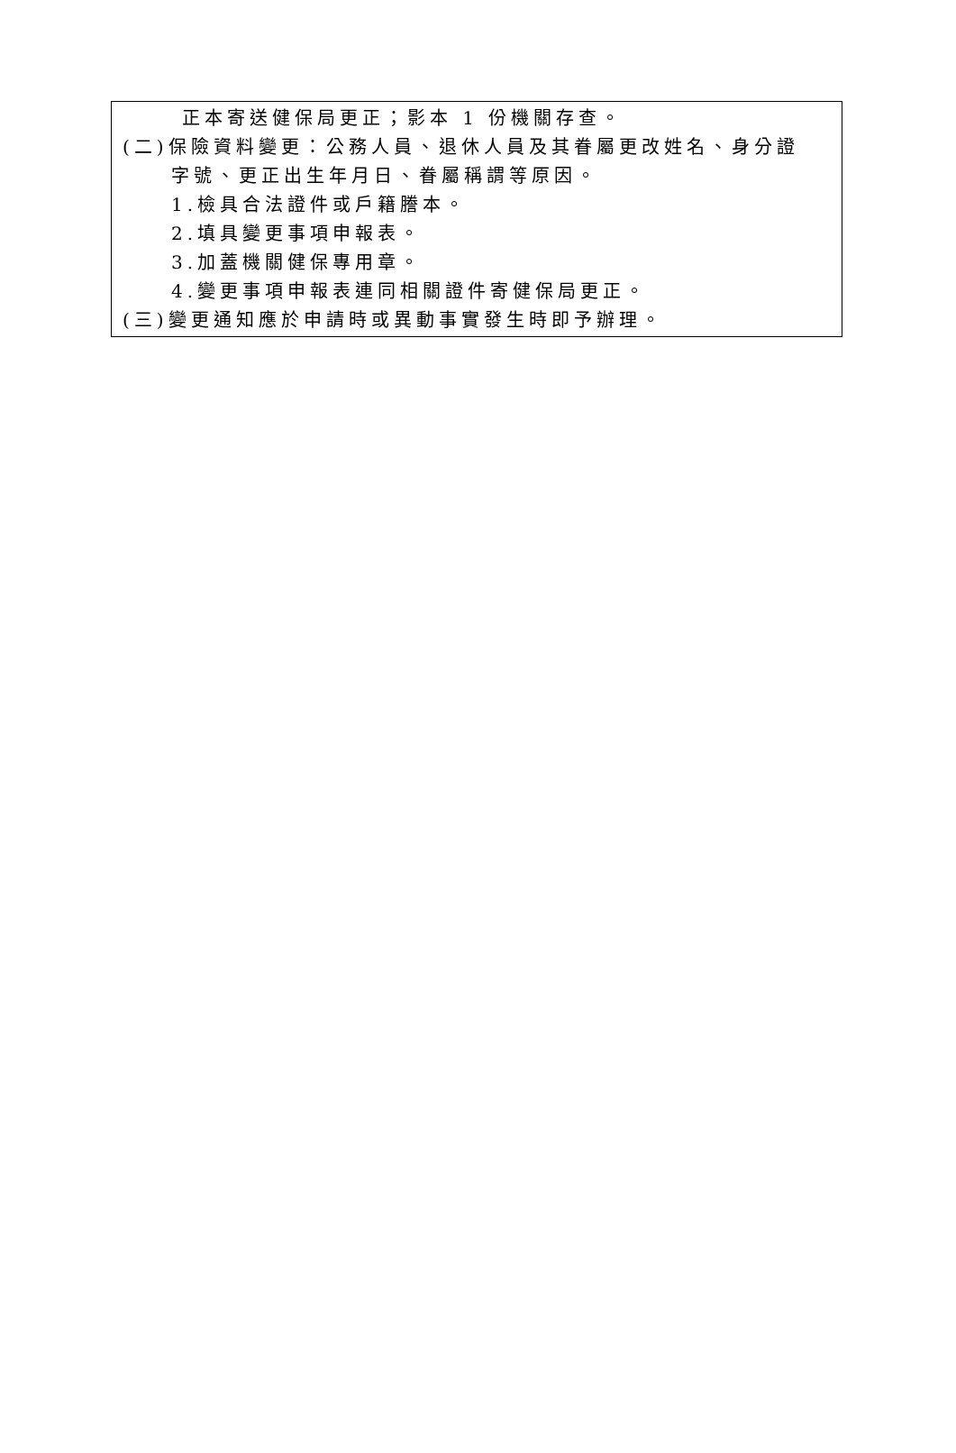正本寄送健保局更正；影本 1 份機關存查。
(二)保險資料變更：公務人員、退休人員及其眷屬更改姓名、身分證
字號、更正出生年月日、眷屬稱謂等原因。
1.檢具合法證件或戶籍謄本。
2.填具變更事項申報表。
3.加蓋機關健保專用章。
4.變更事項申報表連同相關證件寄健保局更正。
(三)變更通知應於申請時或異動事實發生時即予辦理。